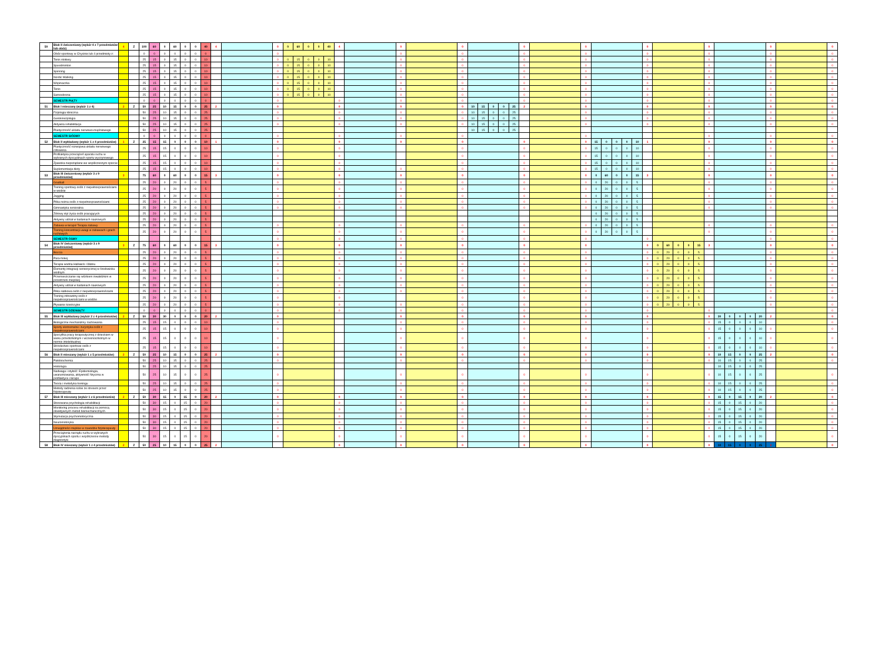| 50 | Blok II ćwiczeniowy (wybór 4 z 7 przedmiotów lub obóz) | 4 | Z | 100 | 60 | 0 | 60 | 0 | 0 | 40 | 4 | | 0 | 0 | 60 | 0 | 0 | 40 | 4 | | 0 | | 0 | | | | | | 0 | | 0 | | | | | | 0 | | | | | | 0 | | | | | | 0 | | 0 |
| | Obóz sportowy w Chycinie lub 4 przedmioty z: | | | 0 | 0 | 0 | 0 | 0 | 0 | 0 | | | 0 | | | | | | | | 0 | | 0 | | | | | | 0 | | 0 | | | | | | 0 | | | | | | 0 | | | | | | 0 | | 0 |
| | Tenis stołowy | | | 25 | 15 | 0 | 15 | 0 | 0 | 10 | | | 0 | 0 | 15 | 0 | 0 | 10 | | | 0 | | 0 | | | | | | 0 | | 0 | | | | | | 0 | | | | | | 0 | | | | | | 0 | | 0 |
| | Speedminton | | | 25 | 15 | 0 | 15 | 0 | 0 | 10 | | | 0 | 0 | 15 | 0 | 0 | 10 | | | 0 | | 0 | | | | | | 0 | | 0 | | | | | | 0 | | | | | | 0 | | | | | | 0 | | 0 |
| | Spinning | | | 25 | 15 | 0 | 15 | 0 | 0 | 10 | | | 0 | 0 | 15 | 0 | 0 | 10 | | | 0 | | 0 | | | | | | 0 | | 0 | | | | | | 0 | | | | | | 0 | | | | | | 0 | | 0 |
| | Nordic Walking | | | 25 | 15 | 0 | 15 | 0 | 0 | 10 | | | 0 | 0 | 15 | 0 | 0 | 10 | | | 0 | | 0 | | | | | | 0 | | 0 | | | | | | 0 | | | | | | 0 | | | | | | 0 | | 0 |
| | Wspinaczka | | | 25 | 15 | 0 | 15 | 0 | 0 | 10 | | | 0 | 0 | 15 | 0 | 0 | 10 | | | 0 | | 0 | | | | | | 0 | | 0 | | | | | | 0 | | | | | | 0 | | | | | | 0 | | 0 |
| | Tenis | | | 25 | 15 | 0 | 15 | 0 | 0 | 10 | | | 0 | 0 | 15 | 0 | 0 | 10 | | | 0 | | 0 | | | | | | 0 | | 0 | | | | | | 0 | | | | | | 0 | | | | | | 0 | | 0 |
| | Samoobrona | | | 25 | 15 | 0 | 15 | 0 | 0 | 10 | | | 0 | 0 | 15 | 0 | 0 | 10 | | | 0 | | 0 | | | | | | 0 | | 0 | | | | | | 0 | | | | | | 0 | | | | | | 0 | | 0 |
| | SEMESTR PIĄTY | | | 0 | 0 | 0 | 0 | 0 | 0 | 0 | | | 0 | | | | | | 0 | | 0 | | 0 | | | | | | 0 | | 0 | | | | | | 0 | | | | | | 0 | | | | | | 0 | | 0 |
| 51 | Blok I mieszany (wybór 1 z 4) | 2 | Z | 50 | 25 | 10 | 15 | 0 | 0 | 25 | 2 | | 0 | | | | | | 0 | | 0 | | 0 | 10 | 15 | 0 | 0 | 25 | 2 | | 0 | | | | | | 0 | | | | | | 0 | | | | | | 0 | | 0 |
| | Fizjologia kliniczna | | | 50 | 25 | 10 | 15 | 0 | 0 | 25 | | | 0 | | | | | | 0 | | 0 | | 0 | 10 | 15 | 0 | 0 | 25 | | | 0 | | | | | | 0 | | | | | | 0 | | | | | | 0 | | 0 |
| | Gerokinezjologia | | | 50 | 25 | 10 | 15 | 0 | 0 | 25 | | | 0 | | | | | | 0 | | 0 | | 0 | 10 | 15 | 0 | 0 | 25 | | | 0 | | | | | | 0 | | | | | | 0 | | | | | | 0 | | 0 |
| | Aktywna rehabilitacja | | | 50 | 25 | 10 | 15 | 0 | 0 | 25 | | | 0 | | | | | | 0 | | 0 | | 0 | 10 | 15 | 0 | 0 | 25 | | | 0 | | | | | | 0 | | | | | | 0 | | | | | | 0 | | 0 |
| | Plastyczność układu nerwowo-mięśniowego | | | 50 | 25 | 10 | 15 | 0 | 0 | 25 | | | | | | | | | | | | | | 10 | 15 | 0 | 0 | 25 | | | | | | | | | | | | | | | | | | | | | | | |
| | SEMESTR SIÓDMY | | | 0 | 0 | 0 | 0 | 0 | 0 | 0 | | | 0 | | | | | | 0 | | 0 | | 0 | | | | | | | | 0 | | | | | | | | | | | | 0 | | | | | | 0 | | 0 |
| 52 | Blok II wykładowy (wybór 1 z 4 przedmiotów) | 1 | Z | 25 | 15 | 15 | 0 | 0 | 0 | 10 | 1 | | 0 | | | | | | 0 | | 0 | | 0 | | | | | | 0 | | 0 | 15 | 0 | 0 | 0 | 10 | 1 | | | | | | 0 | | | | | | 0 | | 0 |
| | Plastyczność rozwojowa układu nerwowego człowieka | | | 25 | 15 | 15 | 0 | 0 | 0 | 10 | | | 0 | | | | | | 0 | | | | 0 | | | | | | 0 | | 0 | 15 | 0 | 0 | 0 | 10 | | | | | | | 0 | | | | | | 0 | | 0 |
| | Profilaktyka przeciążeń aparatu ruchu w wybranych dyscyplinach sportu wyczynowego | | | 25 | 15 | 15 | 0 | 0 | 0 | 10 | | | 0 | | | | | | 0 | | | | 0 | | | | | | 0 | | 0 | 15 | 0 | 0 | 0 | 10 | | | | | | | 0 | | | | | | 0 | | 0 |
| | Zjawiska niepożądane we współczesnym sporcie | | | 25 | 15 | 15 | 0 | 0 | 0 | 10 | | | 0 | | | | | | 0 | | | | 0 | | | | | | 0 | | 0 | 15 | 0 | 0 | 0 | 10 | | | | | | | 0 | | | | | | 0 | | 0 |
| | Suplementacja diety | | | 25 | 15 | 15 | 0 | 0 | 0 | 10 | | | 0 | | | | | | 0 | | 0 | | 0 | | | | | | 0 | | 0 | 15 | 0 | 0 | 0 | 10 | | | | | | | 0 | | | | | | 0 | | 0 |
| 53 | Blok III ćwiczeniowy (wybór 3 z 9 przedmiotów) | 3 | | 75 | 60 | 0 | 60 | 0 | 0 | 15 | 3 | | 0 | | | | | | 0 | | 0 | | 0 | | | | | | 0 | | 0 | 0 | 60 | 0 | 0 | 15 | 3 | | | | | | 0 | | | | | | 0 | | 0 |
| | Goalball | | | 25 | 20 | 0 | 20 | 0 | 0 | 5 | | | 0 | | | | | | 0 | | 0 | | 0 | | | | | | 0 | | 0 | 0 | 20 | 0 | 0 | 5 | | | | | | | 0 | | | | | | 0 | | 0 |
| | Trening sportowy osób z niepełnosprawnościami w wodzie | | | 25 | 20 | 0 | 20 | 0 | 0 | 5 | | | 0 | | | | | | 0 | | 0 | | 0 | | | | | | 0 | | 0 | 0 | 20 | 0 | 0 | 5 | | | | | | | 0 | | | | | | 0 | | 0 |
| | Jogging | | | 25 | 20 | 0 | 20 | 0 | 0 | 5 | | | 0 | | | | | | 0 | | 0 | | 0 | | | | | | 0 | | 0 | 0 | 20 | 0 | 0 | 5 | | | | | | | 0 | | | | | | 0 | | 0 |
| | Piłka nożna osób z niepełnosprawnościami | | | 25 | 20 | 0 | 20 | 0 | 0 | 5 | | | 0 | | | | | | 0 | | 0 | | 0 | | | | | | 0 | | 0 | 0 | 20 | 0 | 0 | 5 | | | | | | | 0 | | | | | | 0 | | 0 |
| | Gimnastyka senioralna | | | 25 | 20 | 0 | 20 | 0 | 0 | 5 | | | 0 | | | | | | 0 | | 0 | | 0 | | | | | | 0 | | 0 | 0 | 20 | 0 | 0 | 5 | | | | | | | 0 | | | | | | 0 | | 0 |
| | Zdrowy styl życia osób pracujących | | | 25 | 20 | 0 | 20 | 0 | 0 | 5 | | | | | | | | | | | | | | | | | | | | | | 0 | 20 | 0 | 0 | 5 | | | | | | | | | | | | | | | |
| | Aktywny udział w badaniach naukowych | | | 25 | 20 | 0 | 20 | 0 | 0 | 5 | | | | | | | | | | | | | | | | | | | | | | 0 | 20 | 0 | 0 | 5 | | | | | | | | | | | | | | | |
| | Zabawa w terapii/ Terapia zabawy | | | 25 | 20 | 0 | 20 | 0 | 0 | 5 | | | 0 | | | | | | 0 | | 0 | | 0 | | | | | | 0 | | 0 | 0 | 20 | 0 | 0 | 5 | | | | | | | 0 | | | | | | 0 | | 0 |
| | Trening koncentracji uwagi w zabawach i grach ruchowych | | | 25 | 20 | 0 | 20 | 0 | 0 | 5 | | | 0 | | | | | | 0 | | 0 | | 0 | | | | | | 0 | | 0 | 0 | 20 | 0 | 0 | 5 | | | | | | | 0 | | | | | | 0 | | 0 |
| | SEMESTR ÓSMY | | | | | | | | | | | | 0 | | | | | | 0 | | 0 | | 0 | | | | | | 0 | | 0 | | | | | | 0 | | | | | | | | | | | | 0 | | 0 |
| 54 | Blok IV ćwiczeniowy (wybór 3 z 9 przedmiotów) | 3 | Z | 75 | 60 | 0 | 60 | 0 | 0 | 15 | 3 | | 0 | | | | | | 0 | | 0 | | 0 | | | | | | 0 | | 0 | | | | | | 0 | 0 | 60 | 0 | 0 | 15 | 3 | | | | | | 0 | | 0 |
| | Boccia | | | 25 | 20 | 0 | 20 | 0 | 0 | 5 | | | 0 | | | | | | 0 | | 0 | | 0 | | | | | | 0 | | 0 | | | | | | 0 | 0 | 20 | 0 | 0 | 5 | | | | | | | 0 | | 0 |
| | Para-hokej | | | 25 | 20 | 0 | 20 | 0 | 0 | 5 | | | 0 | | | | | | 0 | | 0 | | 0 | | | | | | 0 | | 0 | | | | | | 0 | 0 | 20 | 0 | 0 | 5 | | | | | | | 0 | | 0 |
| | Terapia wodna Halliwick i Watsu | | | 25 | 20 | 0 | 20 | 0 | 0 | 5 | | | 0 | | | | | | 0 | | 0 | | 0 | | | | | | 0 | | 0 | | | | | | 0 | 0 | 20 | 0 | 0 | 5 | | | | | | | 0 | | 0 |
| | Elementy integracji sensorycznej w środowisku wodnym | | | 25 | 20 | 0 | 20 | 0 | 0 | 5 | | | 0 | | | | | | 0 | | 0 | | 0 | | | | | | 0 | | 0 | | | | | | 0 | 0 | 20 | 0 | 0 | 5 | | | | | | | 0 | | 0 |
| | Przemieszczanie się wózkiem inwalidzkim w przestrzeni miejskiej | | | 25 | 20 | 0 | 20 | 0 | 0 | 5 | | | 0 | | | | | | 0 | | 0 | | 0 | | | | | | 0 | | 0 | | | | | | 0 | 0 | 20 | 0 | 0 | 5 | | | | | | | 0 | | 0 |
| | Aktywny udział w badaniach naukowych | | | 25 | 20 | 0 | 20 | 0 | 0 | 5 | | | 0 | | | | | | 0 | | 0 | | 0 | | | | | | 0 | | 0 | | | | | | 0 | 0 | 20 | 0 | 0 | 5 | | | | | | | 0 | | 0 |
| | Piłka siatkowa osób z niepełnosprawnościami | | | 25 | 20 | 0 | 20 | 0 | 0 | 5 | | | 0 | | | | | | 0 | | 0 | | 0 | | | | | | 0 | | 0 | | | | | | 0 | 0 | 20 | 0 | 0 | 5 | | | | | | | 0 | | 0 |
| | Trening zdrowotny osób z niepełnosprawnościami w wodzie | | | 25 | 20 | 0 | 20 | 0 | 0 | 5 | | | 0 | | | | | | 0 | | | | 0 | | | | | | 0 | | 0 | | | | | | 0 | 0 | 20 | 0 | 0 | 5 | | | | | | | 0 | | 0 |
| | Pływanie korekcyjne | | | 25 | 20 | 0 | 20 | 0 | 0 | 5 | | | 0 | | | | | | 0 | | 0 | | 0 | | | | | | 0 | | 0 | | | | | | 0 | 0 | 20 | 0 | 0 | 5 | | | | | | | 0 | | 0 |
| | SEMESTR DZIEWIĄTY | | | 0 | 0 | 0 | 0 | 0 | 0 | 0 | | | 0 | | | | | | 0 | | 0 | | 0 | | | | | | 0 | | 0 | | | | | | 0 | | | | | | 0 | | | | | | | | 0 |
| 55 | Blok III wykładowy (wybór 2 z 4 przedmiotów) | 2 | Z | 50 | 30 | 30 | 0 | 0 | 0 | 20 | 2 | | 0 | | | | | | | | 0 | | 0 | | | | | | 0 | | 0 | | | | | | 0 | | | | | | 0 | 30 | 0 | 0 | 0 | 20 | 2 | | 0 |
| | Biologiczne mechanizmy zachowania | | | 25 | 15 | 15 | 0 | 0 | 0 | 10 | | | 0 | | | | | | | | 0 | | 0 | | | | | | 0 | | 0 | | | | | | 0 | | | | | | 0 | 15 | 0 | 0 | 0 | 10 | | | 0 |
| | Sporty ekstremalne i turystyka osób z niepełnosprawnościami | | | 25 | 15 | 15 | 0 | 0 | 0 | 10 | | | 0 | | | | | | | | 0 | | 0 | | | | | | 0 | | 0 | | | | | | 0 | | | | | | 0 | 15 | 0 | 0 | 0 | 10 | 0 | | 0 |
| | Specyfika pracy terapeutycznej z dzieckiem w wieku przedszkolnym i wczesnoszkolnym w normie intelektualnej | | | 25 | 15 | 15 | 0 | 0 | 0 | 10 | | | 0 | | | | | | | | 0 | | 0 | | | | | | 0 | | 0 | | | | | | 0 | | | | | | 0 | 15 | 0 | 0 | 0 | 10 | 0 | | 0 |
| | Strzelectwo sportowe osób z niepełnosprawnościami | | | 25 | 15 | 15 | 0 | 0 | 0 | 10 | | | 0 | | | | | | | | 0 | | 0 | | | | | | 0 | | 0 | | | | | | 0 | | | | | | 0 | 15 | 0 | 0 | 0 | 10 | 0 | | 0 |
| 56 | Blok II mieszany (wybór 1 z 5 przedmiotów) | 2 | Z | 50 | 25 | 10 | 15 | 0 | 0 | 25 | 2 | | 0 | | | | | | | | 0 | | 0 | | | | | | 0 | | 0 | | | | | | 0 | | | | | | 0 | 10 | 15 | 0 | 0 | 25 | 2 | | 0 |
| | Patobiochemia | | | 50 | 25 | 10 | 15 | 0 | 0 | 25 | | | 0 | | | | | | | | 0 | | 0 | | | | | | 0 | | 0 | | | | | | 0 | | | | | | 0 | 10 | 15 | 0 | 0 | 25 | | | 0 |
| | Histologia | | | 50 | 25 | 10 | 15 | 0 | 0 | 25 | | | | | | | | | | | | | | | | | | | | | | | | | | | | | | | | | | 10 | 15 | 0 | 0 | 25 | | | |
| | Nadwaga i otyłość: Epidemiologia, uwarunkowania, aktywność fizyczna w profilaktyce i terapii | | | 50 | 25 | 10 | 15 | 0 | 0 | 25 | | | 0 | | | | | | | | 0 | | 0 | | | | | | 0 | | 0 | | | | | | 0 | | | | | | 0 | 10 | 15 | 0 | 0 | 25 | | | 0 |
| | Teoria i metodyka treningu | | | 50 | 25 | 10 | 15 | 0 | 0 | 25 | | | 0 | | | | | | | | 0 | | 0 | | | | | | 0 | | 0 | | | | | | 0 | | | | | | 0 | 10 | 15 | 0 | 0 | 25 | | | 0 |
| | Metody radzenia sobie ze stresem przez fizjoterapeutę | | | 50 | 25 | 10 | 15 | 0 | 0 | 25 | | | 0 | | | | | | | | 0 | | 0 | | | | | | 0 | | 0 | | | | | | 0 | | | | | | 0 | 10 | 15 | 0 | 0 | 25 | | | 0 |
| 57 | Blok III mieszany (wybór 1 z 6 przedmiotów) | 2 | Z | 50 | 30 | 15 | 0 | 15 | 0 | 20 | 2 | | 0 | | | | | | 0 | | 0 | | 0 | | | | | | 0 | | 0 | | | | | | 0 | | | | | | 0 | 15 | 0 | 15 | 0 | 20 | 2 | | 0 |
| | Stosowana psychologia rehabilitacji | | | 50 | 30 | 15 | 0 | 15 | 0 | 20 | | | 0 | | | | | | 0 | | 0 | | 0 | | | | | | 0 | | 0 | | | | | | 0 | | | | | | 0 | 15 | 0 | 15 | 0 | 20 | | | 0 |
| | Monitoring procesu rehabilitacji za pomocą obiektywnych metod biomechanicznych | | | 50 | 30 | 15 | 0 | 15 | 0 | 20 | | | 0 | | | | | | 0 | | 0 | | 0 | | | | | | 0 | | 0 | | | | | | 0 | | | | | | 0 | 15 | 0 | 15 | 0 | 20 | | | 0 |
| | Stymulacja psychomotoryczna | | | 50 | 30 | 15 | 0 | 15 | 0 | 20 | | | 0 | | | | | | 0 | | 0 | | 0 | | | | | | 0 | | 0 | | | | | | 0 | | | | | | 0 | 15 | 0 | 15 | 0 | 20 | | | 0 |
| | Neuromotoryka | | | 50 | 30 | 15 | 0 | 15 | 0 | 20 | | | 0 | | | | | | 0 | | 0 | | 0 | | | | | | 0 | | 0 | | | | | | 0 | | | | | | 0 | 15 | 0 | 15 | 0 | 20 | | | 0 |
| | Umiejętności miękkie w zawodzie fizjoterapeuty | | | 50 | 30 | 15 | 0 | 15 | 0 | 20 | | | 0 | | | | | | 0 | | 0 | | 0 | | | | | | 0 | | 0 | | | | | | 0 | | | | | | 0 | 15 | 0 | 15 | 0 | 20 | | | 0 |
| | Przeciążenia narządu ruchu w wybranych dyscyplinach sportu i współczesne metody diagnostyki | | | 50 | 30 | 15 | 0 | 15 | 0 | 20 | | | 0 | | | | | | 0 | | 0 | | 0 | | | | | | 0 | | 0 | | | | | | 0 | | | | | | 0 | 15 | 0 | 15 | 0 | 20 | | | 0 |
| 58 | Blok IV mieszany (wybór 1 z 4 przedmiotów) | 2 | Z | 50 | 25 | 10 | 15 | 0 | 0 | 25 | 2 | | | | | | | | 0 | | 0 | | 0 | | | | | | 0 | | 0 | | | | | | 0 | | | | | | 0 | 10 | 15 | 0 | 0 | 25 | 2 | | 0 |